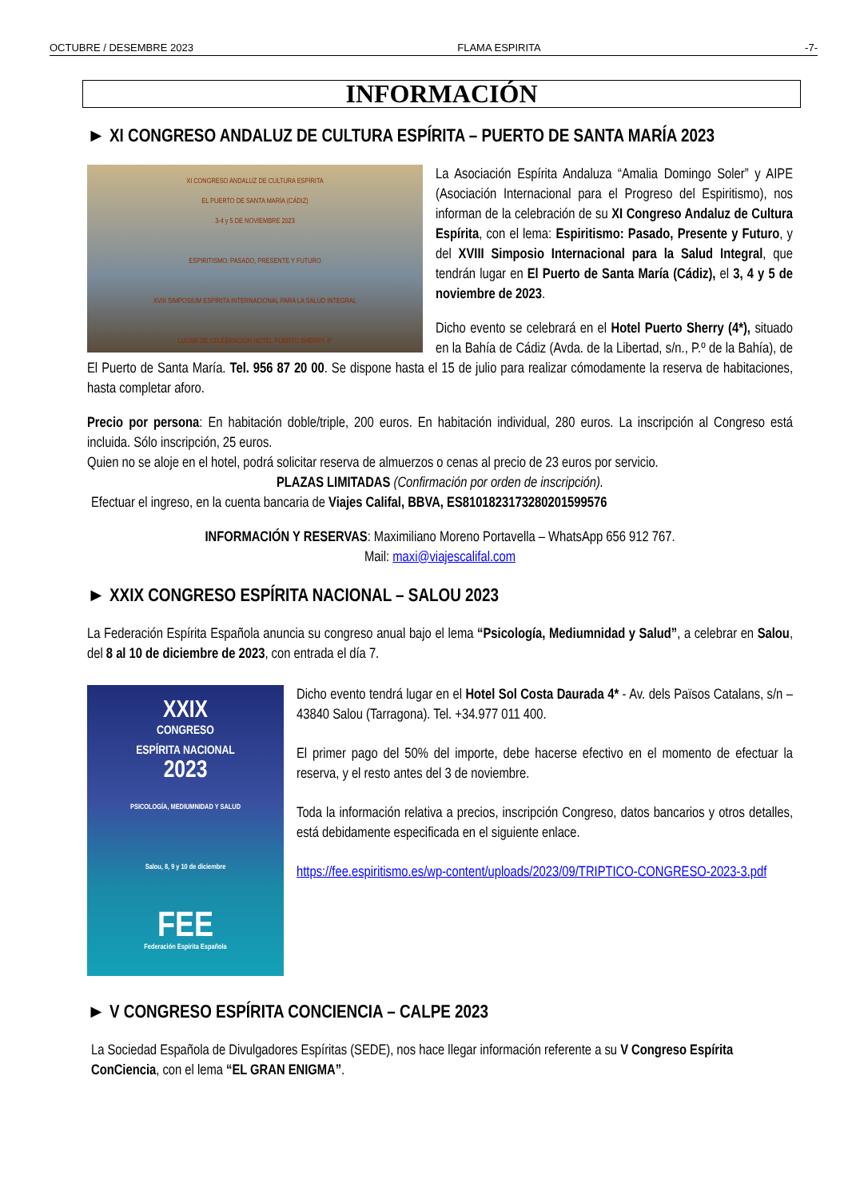OCTUBRE / DESEMBRE 2023 FLAMA ESPIRITA -7-
INFORMACIÓN
► XI CONGRESO ANDALUZ DE CULTURA ESPÍRITA – PUERTO DE SANTA MARÍA 2023
XI CONGRESO ANDALUZ DE CULTURA ESPÍRITA
EL PUERTO DE SANTA MARÍA (CÁDIZ)
3-4 y 5 DE NOVIEMBRE 2023
ESPIRITISMO: PASADO, PRESENTE Y FUTURO
XVIII SIMPOSIUM ESPÍRITA INTERNACIONAL PARA LA SALUD INTEGRAL
LUGAR DE CELEBRACIÓN HOTEL PUERTO SHERRY 4*
La Asociación Espírita Andaluza “Amalia Domingo Soler” y AIPE (Asociación Internacional para el Progreso del Espiritismo), nos informan de la celebración de su XI Congreso Andaluz de Cultura Espírita, con el lema: Espiritismo: Pasado, Presente y Futuro, y del XVIII Simposio Internacional para la Salud Integral, que tendrán lugar en El Puerto de Santa María (Cádiz), el 3, 4 y 5 de noviembre de 2023.
Dicho evento se celebrará en el Hotel Puerto Sherry (4*), situado en la Bahía de Cádiz (Avda. de la Libertad, s/n., P.º de la Bahía), de El Puerto de Santa María. Tel. 956 87 20 00. Se dispone hasta el 15 de julio para realizar cómodamente la reserva de habitaciones, hasta completar aforo.
Precio por persona: En habitación doble/triple, 200 euros. En habitación individual, 280 euros. La inscripción al Congreso está incluida. Sólo inscripción, 25 euros.
Quien no se aloje en el hotel, podrá solicitar reserva de almuerzos o cenas al precio de 23 euros por servicio.
PLAZAS LIMITADAS (Confirmación por orden de inscripción).
Efectuar el ingreso, en la cuenta bancaria de Viajes Califal, BBVA, ES8101823173280201599576
INFORMACIÓN Y RESERVAS: Maximiliano Moreno Portavella – WhatsApp 656 912 767.
Mail: maxi@viajescalifal.com
► XXIX CONGRESO ESPÍRITA NACIONAL – SALOU 2023
La Federación Espírita Española anuncia su congreso anual bajo el lema “Psicología, Mediumnidad y Salud”, a celebrar en Salou, del 8 al 10 de diciembre de 2023, con entrada el día 7.
XXIX
CONGRESO
ESPÍRITA NACIONAL
2023
PSICOLOGÍA, MEDIUMNIDAD Y SALUD
Salou, 8, 9 y 10 de diciembre
FEE
Federación Espírita Española
Dicho evento tendrá lugar en el Hotel Sol Costa Daurada 4* - Av. dels Països Catalans, s/n – 43840 Salou (Tarragona). Tel. +34.977 011 400.
El primer pago del 50% del importe, debe hacerse efectivo en el momento de efectuar la reserva, y el resto antes del 3 de noviembre.
Toda la información relativa a precios, inscripción Congreso, datos bancarios y otros detalles, está debidamente especificada en el siguiente enlace.
https://fee.espiritismo.es/wp-content/uploads/2023/09/TRIPTICO-CONGRESO-2023-3.pdf
► V CONGRESO ESPÍRITA CONCIENCIA – CALPE 2023
La Sociedad Española de Divulgadores Espíritas (SEDE), nos hace llegar información referente a su V Congreso Espírita ConCiencia, con el lema “EL GRAN ENIGMA”.